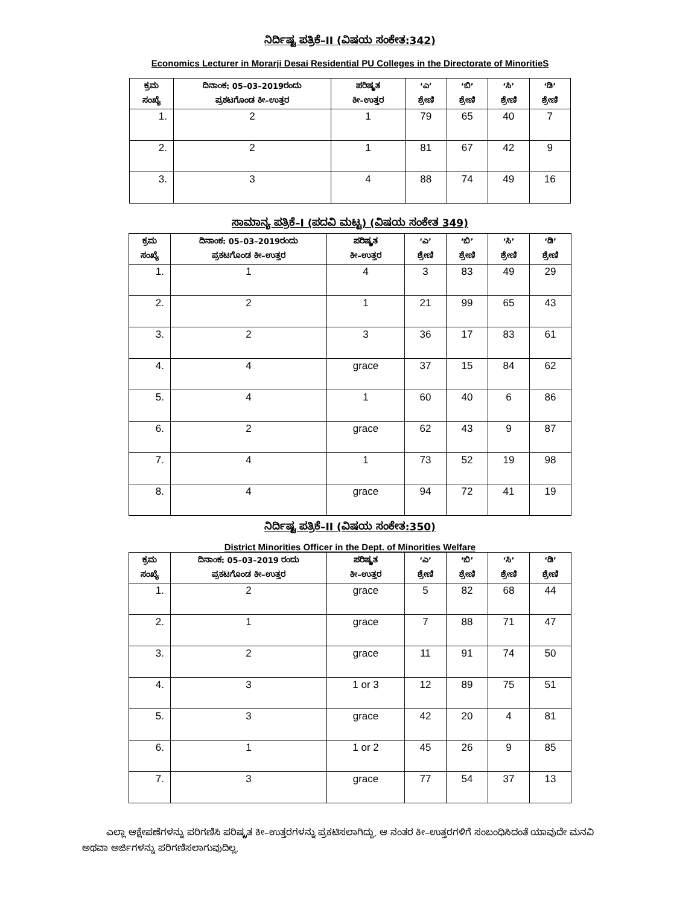ನಿರ್ದಿಷ್ಟ ಪತ್ರಿಕೆ–II (ವಿಷಯ ಸಂಕೇತ:342)
Economics Lecturer in Morarji Desai Residential PU Colleges in the Directorate of MinoritieS
| ಕ್ರಮ ಸಂಖ್ಯೆ | ದಿನಾಂಕ: 05–03–2019ರಂದು ಪ್ರಕಟಗೊಂಡ ಕೀ–ಉತ್ತರ | ಪರಿಷ್ಕೃತ ಕೀ–ಉತ್ತರ | ‘ಎ’ ಶ್ರೇಣಿ | ‘ಬಿ’ ಶ್ರೇಣಿ | ‘ಸಿ’ ಶ್ರೇಣಿ | ‘ಡಿ’ ಶ್ರೇಣಿ |
| --- | --- | --- | --- | --- | --- | --- |
| 1. | 2 | 1 | 79 | 65 | 40 | 7 |
| 2. | 2 | 1 | 81 | 67 | 42 | 9 |
| 3. | 3 | 4 | 88 | 74 | 49 | 16 |
ಸಾಮಾನ್ಯ ಪತ್ರಿಕೆ–I (ಪದವಿ ಮಟ್ಟ) (ವಿಷಯ ಸಂಕೇತ 349)
| ಕ್ರಮ ಸಂಖ್ಯೆ | ದಿನಾಂಕ: 05–03–2019ರಂದು ಪ್ರಕಟಗೊಂಡ ಕೀ–ಉತ್ತರ | ಪರಿಷ್ಕೃತ ಕೀ–ಉತ್ತರ | ‘ಎ’ ಶ್ರೇಣಿ | ‘ಬಿ’ ಶ್ರೇಣಿ | ‘ಸಿ’ ಶ್ರೇಣಿ | ‘ಡಿ’ ಶ್ರೇಣಿ |
| --- | --- | --- | --- | --- | --- | --- |
| 1. | 1 | 4 | 3 | 83 | 49 | 29 |
| 2. | 2 | 1 | 21 | 99 | 65 | 43 |
| 3. | 2 | 3 | 36 | 17 | 83 | 61 |
| 4. | 4 | grace | 37 | 15 | 84 | 62 |
| 5. | 4 | 1 | 60 | 40 | 6 | 86 |
| 6. | 2 | grace | 62 | 43 | 9 | 87 |
| 7. | 4 | 1 | 73 | 52 | 19 | 98 |
| 8. | 4 | grace | 94 | 72 | 41 | 19 |
ನಿರ್ದಿಷ್ಟ ಪತ್ರಿಕೆ–II (ವಿಷಯ ಸಂಕೇತ:350)
District Minorities Officer in the Dept. of Minorities Welfare
| ಕ್ರಮ ಸಂಖ್ಯೆ | ದಿನಾಂಕ: 05–03–2019 ರಂದು ಪ್ರಕಟಗೊಂಡ ಕೀ–ಉತ್ತರ | ಪರಿಷ್ಕೃತ ಕೀ–ಉತ್ತರ | ‘ಎ’ ಶ್ರೇಣಿ | ‘ಬಿ’ ಶ್ರೇಣಿ | ‘ಸಿ’ ಶ್ರೇಣಿ | ‘ಡಿ’ ಶ್ರೇಣಿ |
| --- | --- | --- | --- | --- | --- | --- |
| 1. | 2 | grace | 5 | 82 | 68 | 44 |
| 2. | 1 | grace | 7 | 88 | 71 | 47 |
| 3. | 2 | grace | 11 | 91 | 74 | 50 |
| 4. | 3 | 1 or 3 | 12 | 89 | 75 | 51 |
| 5. | 3 | grace | 42 | 20 | 4 | 81 |
| 6. | 1 | 1 or 2 | 45 | 26 | 9 | 85 |
| 7. | 3 | grace | 77 | 54 | 37 | 13 |
ಎಲ್ಲಾ ಆಕ್ಷೇಪಣೆಗಳನ್ನು ಪರಿಗಣಿಸಿ ಪರಿಷ್ಕೃತ ಕೀ–ಉತ್ತರಗಳನ್ನು ಪ್ರಕಟಿಸಲಾಗಿದ್ದು, ಆ ನಂತರ ಕೀ–ಉತ್ತರಗಳಿಗೆ ಸಂಬಂಧಿಸಿದಂತೆ ಯಾವುದೇ ಮನವಿ ಅಥವಾ ಅರ್ಜಿಗಳನ್ನು ಪರಿಗಣಿಸಲಾಗುವುದಿಲ್ಲ.